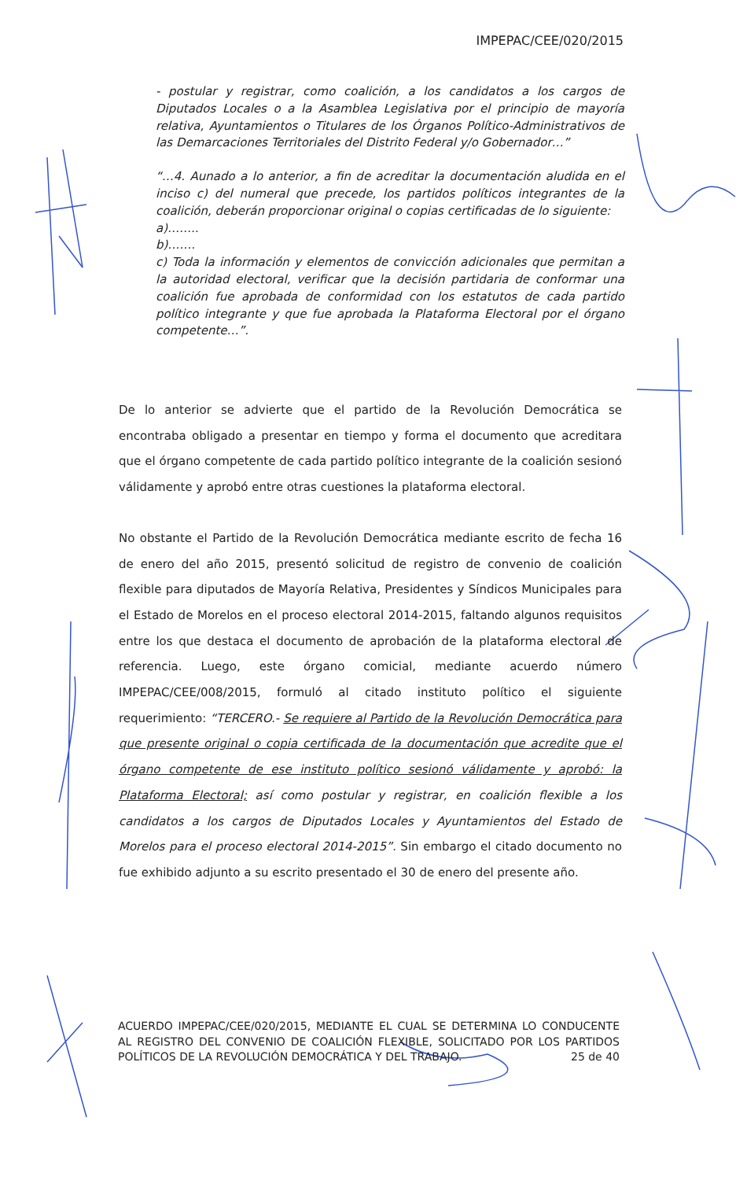IMPEPAC/CEE/020/2015
- postular y registrar, como coalición, a los candidatos a los cargos de Diputados Locales o a la Asamblea Legislativa por el principio de mayoría relativa, Ayuntamientos o Titulares de los Órganos Político-Administrativos de las Demarcaciones Territoriales del Distrito Federal y/o Gobernador…”
“…4. Aunado a lo anterior, a fin de acreditar la documentación aludida en el inciso c) del numeral que precede, los partidos políticos integrantes de la coalición, deberán proporcionar original o copias certificadas de lo siguiente:
a)……..
b)…….
c) Toda la información y elementos de convicción adicionales que permitan a la autoridad electoral, verificar que la decisión partidaria de conformar una coalición fue aprobada de conformidad con los estatutos de cada partido político integrante y que fue aprobada la Plataforma Electoral por el órgano competente…”.
De lo anterior se advierte que el partido de la Revolución Democrática se encontraba obligado a presentar en tiempo y forma el documento que acreditara que el órgano competente de cada partido político integrante de la coalición sesionó válidamente y aprobó entre otras cuestiones la plataforma electoral.
No obstante el Partido de la Revolución Democrática mediante escrito de fecha 16 de enero del año 2015, presentó solicitud de registro de convenio de coalición flexible para diputados de Mayoría Relativa, Presidentes y Síndicos Municipales para el Estado de Morelos en el proceso electoral 2014-2015, faltando algunos requisitos entre los que destaca el documento de aprobación de la plataforma electoral de referencia. Luego, este órgano comicial, mediante acuerdo número IMPEPAC/CEE/008/2015, formuló al citado instituto político el siguiente requerimiento: “TERCERO.- Se requiere al Partido de la Revolución Democrática para que presente original o copia certificada de la documentación que acredite que el órgano competente de ese instituto político sesionó válidamente y aprobó: la Plataforma Electoral; así como postular y registrar, en coalición flexible a los candidatos a los cargos de Diputados Locales y Ayuntamientos del Estado de Morelos para el proceso electoral 2014-2015”. Sin embargo el citado documento no fue exhibido adjunto a su escrito presentado el 30 de enero del presente año.
ACUERDO IMPEPAC/CEE/020/2015, MEDIANTE EL CUAL SE DETERMINA LO CONDUCENTE AL REGISTRO DEL CONVENIO DE COALICIÓN FLEXIBLE, SOLICITADO POR LOS PARTIDOS POLÍTICOS DE LA REVOLUCIÓN DEMOCRÁTICA Y DEL TRABAJO. 25 de 40